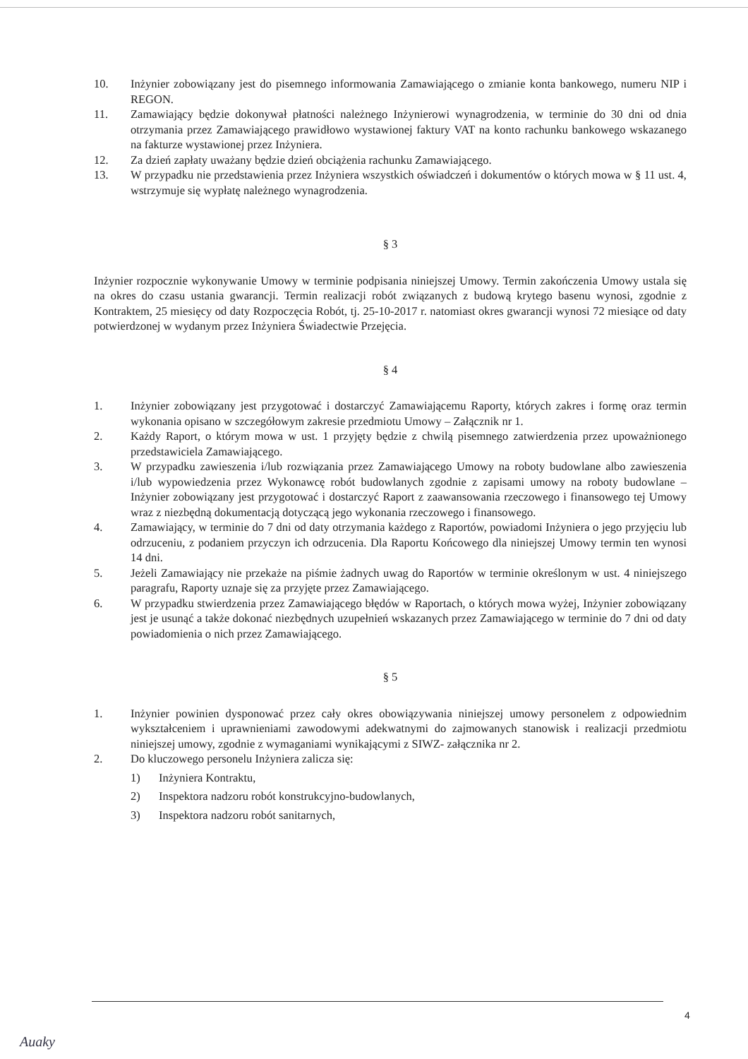10. Inżynier zobowiązany jest do pisemnego informowania Zamawiającego o zmianie konta bankowego, numeru NIP i REGON.
11. Zamawiający będzie dokonywał płatności należnego Inżynierowi wynagrodzenia, w terminie do 30 dni od dnia otrzymania przez Zamawiającego prawidłowo wystawionej faktury VAT na konto rachunku bankowego wskazanego na fakturze wystawionej przez Inżyniera.
12. Za dzień zapłaty uważany będzie dzień obciążenia rachunku Zamawiającego.
13. W przypadku nie przedstawienia przez Inżyniera wszystkich oświadczeń i dokumentów o których mowa w § 11 ust. 4, wstrzymuje się wypłatę należnego wynagrodzenia.
§ 3
Inżynier rozpocznie wykonywanie Umowy w terminie podpisania niniejszej Umowy. Termin zakończenia Umowy ustala się na okres do czasu ustania gwarancji. Termin realizacji robót związanych z budową krytego basenu wynosi, zgodnie z Kontraktem, 25 miesięcy od daty Rozpoczęcia Robót, tj. 25-10-2017 r. natomiast okres gwarancji wynosi 72 miesiące od daty potwierdzonej w wydanym przez Inżyniera Świadectwie Przejęcia.
§ 4
1. Inżynier zobowiązany jest przygotować i dostarczyć Zamawiającemu Raporty, których zakres i formę oraz termin wykonania opisano w szczegółowym zakresie przedmiotu Umowy – Załącznik nr 1.
2. Każdy Raport, o którym mowa w ust. 1 przyjęty będzie z chwilą pisemnego zatwierdzenia przez upoważnionego przedstawiciela Zamawiającego.
3. W przypadku zawieszenia i/lub rozwiązania przez Zamawiającego Umowy na roboty budowlane albo zawieszenia i/lub wypowiedzenia przez Wykonawcę robót budowlanych zgodnie z zapisami umowy na roboty budowlane – Inżynier zobowiązany jest przygotować i dostarczyć Raport z zaawansowania rzeczowego i finansowego tej Umowy wraz z niezbędną dokumentacją dotyczącą jego wykonania rzeczowego i finansowego.
4. Zamawiający, w terminie do 7 dni od daty otrzymania każdego z Raportów, powiadomi Inżyniera o jego przyjęciu lub odrzuceniu, z podaniem przyczyn ich odrzucenia. Dla Raportu Końcowego dla niniejszej Umowy termin ten wynosi 14 dni.
5. Jeżeli Zamawiający nie przekaże na piśmie żadnych uwag do Raportów w terminie określonym w ust. 4 niniejszego paragrafu, Raporty uznaje się za przyjęte przez Zamawiającego.
6. W przypadku stwierdzenia przez Zamawiającego błędów w Raportach, o których mowa wyżej, Inżynier zobowiązany jest je usunąć a także dokonać niezbędnych uzupełnień wskazanych przez Zamawiającego w terminie do 7 dni od daty powiadomienia o nich przez Zamawiającego.
§ 5
1. Inżynier powinien dysponować przez cały okres obowiązywania niniejszej umowy personelem z odpowiednim wykształceniem i uprawnieniami zawodowymi adekwatnymi do zajmowanych stanowisk i realizacji przedmiotu niniejszej umowy, zgodnie z wymaganiami wynikającymi z SIWZ- załącznika nr 2.
2. Do kluczowego personelu Inżyniera zalicza się:
1) Inżyniera Kontraktu,
2) Inspektora nadzoru robót konstrukcyjno-budowlanych,
3) Inspektora nadzoru robót sanitarnych,
4
Auaky